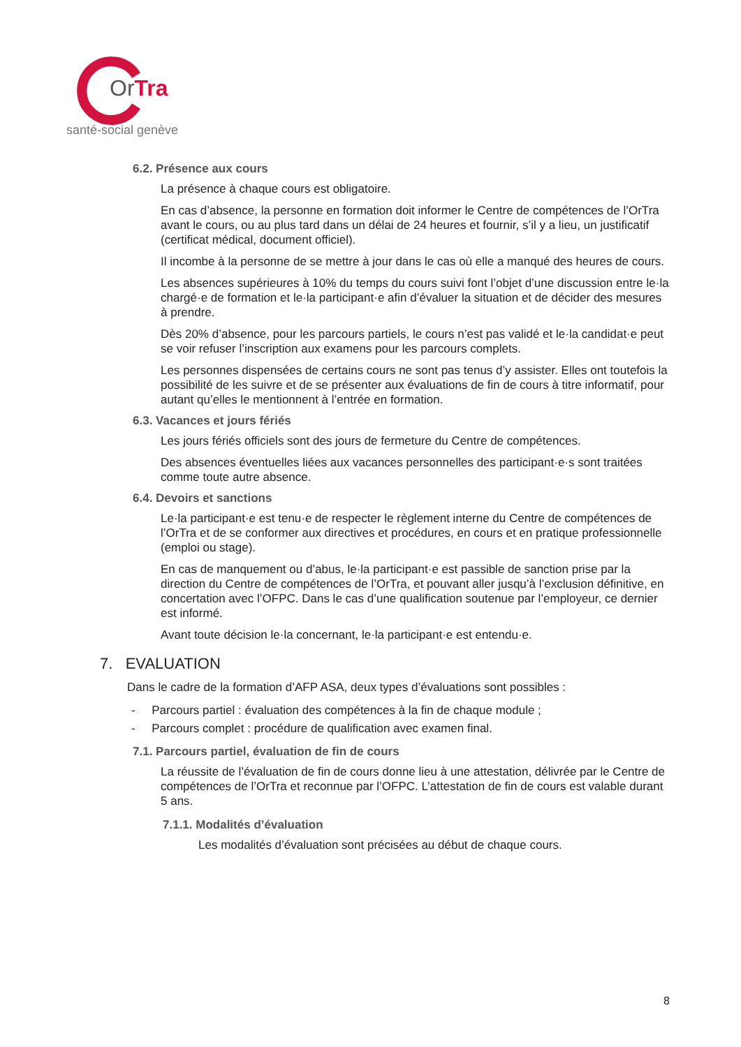OrTra
santé-social genève
6.2. Présence aux cours
La présence à chaque cours est obligatoire.
En cas d’absence, la personne en formation doit informer le Centre de compétences de l’OrTra avant le cours, ou au plus tard dans un délai de 24 heures et fournir, s’il y a lieu, un justificatif (certificat médical, document officiel).
Il incombe à la personne de se mettre à jour dans le cas où elle a manqué des heures de cours.
Les absences supérieures à 10% du temps du cours suivi font l’objet d’une discussion entre le·la chargé·e de formation et le·la participant·e afin d’évaluer la situation et de décider des mesures à prendre.
Dès 20% d’absence, pour les parcours partiels, le cours n’est pas validé et le·la candidat·e peut se voir refuser l’inscription aux examens pour les parcours complets.
Les personnes dispensées de certains cours ne sont pas tenus d’y assister. Elles ont toutefois la possibilité de les suivre et de se présenter aux évaluations de fin de cours à titre informatif, pour autant qu’elles le mentionnent à l’entrée en formation.
6.3. Vacances et jours fériés
Les jours fériés officiels sont des jours de fermeture du Centre de compétences.
Des absences éventuelles liées aux vacances personnelles des participant·e·s sont traitées comme toute autre absence.
6.4. Devoirs et sanctions
Le·la participant·e est tenu·e de respecter le règlement interne du Centre de compétences de l’OrTra et de se conformer aux directives et procédures, en cours et en pratique professionnelle (emploi ou stage).
En cas de manquement ou d’abus, le·la participant·e est passible de sanction prise par la direction du Centre de compétences de l’OrTra, et pouvant aller jusqu’à l’exclusion définitive, en concertation avec l’OFPC. Dans le cas d’une qualification soutenue par l’employeur, ce dernier est informé.
Avant toute décision le·la concernant, le·la participant·e est entendu·e.
7. EVALUATION
Dans le cadre de la formation d’AFP ASA, deux types d’évaluations sont possibles :
- Parcours partiel : évaluation des compétences à la fin de chaque module ;
- Parcours complet : procédure de qualification avec examen final.
7.1. Parcours partiel, évaluation de fin de cours
La réussite de l’évaluation de fin de cours donne lieu à une attestation, délivrée par le Centre de compétences de l’OrTra et reconnue par l’OFPC. L’attestation de fin de cours est valable durant 5 ans.
7.1.1. Modalités d’évaluation
Les modalités d’évaluation sont précisées au début de chaque cours.
8